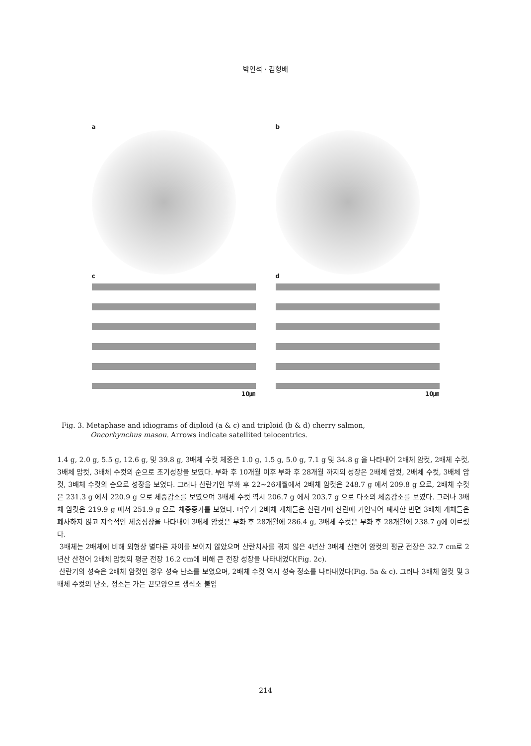박인석 · 김형배
a
b
c
10㎛
d
10㎛
Fig. 3. Metaphase and idiograms of diploid (a & c) and triploid (b & d) cherry salmon,
Oncorhynchus masou. Arrows indicate satellited telocentrics.
1.4 g, 2.0 g, 5.5 g, 12.6 g, 및 39.8 g, 3배체 수컷 체중은 1.0 g, 1.5 g, 5.0 g, 7.1 g 및 34.8 g 을 나타내어 2배체 암컷, 2배체 수컷, 3배체 암컷, 3배체 수컷의 순으로 초기성장을 보였다. 부화 후 10개월 이후 부화 후 28개월 까지의 성장은 2배체 암컷, 2배체 수컷, 3배체 암컷, 3배체 수컷의 순으로 성장을 보였다. 그러나 산란기인 부화 후 22~26개월에서 2배체 암컷은 248.7 g 에서 209.8 g 으로, 2배체 수컷은 231.3 g 에서 220.9 g 으로 체중감소를 보였으며 3배체 수컷 역시 206.7 g 에서 203.7 g 으로 다소의 체중감소를 보였다. 그러나 3배체 암컷은 219.9 g 에서 251.9 g 으로 체중증가를 보였다. 더우기 2배체 개체들은 산란기에 산란에 기인되어 폐사한 반면 3배체 개체들은 폐사하지 않고 지속적인 체중성장을 나타내어 3배체 암컷은 부화 후 28개월에 286.4 g, 3배체 수컷은 부화 후 28개월에 238.7 g에 이르렀다.
3배체는 2배체에 비해 외형상 별다른 차이를 보이지 않았으며 산란치사를 겪지 않은 4년산 3배체 산천어 암컷의 평균 전장은 32.7 cm로 2년산 산천어 2배체 암컷의 평균 전장 16.2 cm에 비해 큰 전장 성장을 나타내었다(Fig. 2c).
산란기의 성숙은 2배체 암컷인 경우 성숙 난소를 보였으며, 2배체 수컷 역시 성숙 정소를 나타내었다(Fig. 5a & c). 그러나 3배체 암컷 및 3배체 수컷의 난소, 정소는 가는 끈모양으로 생식소 불임
214